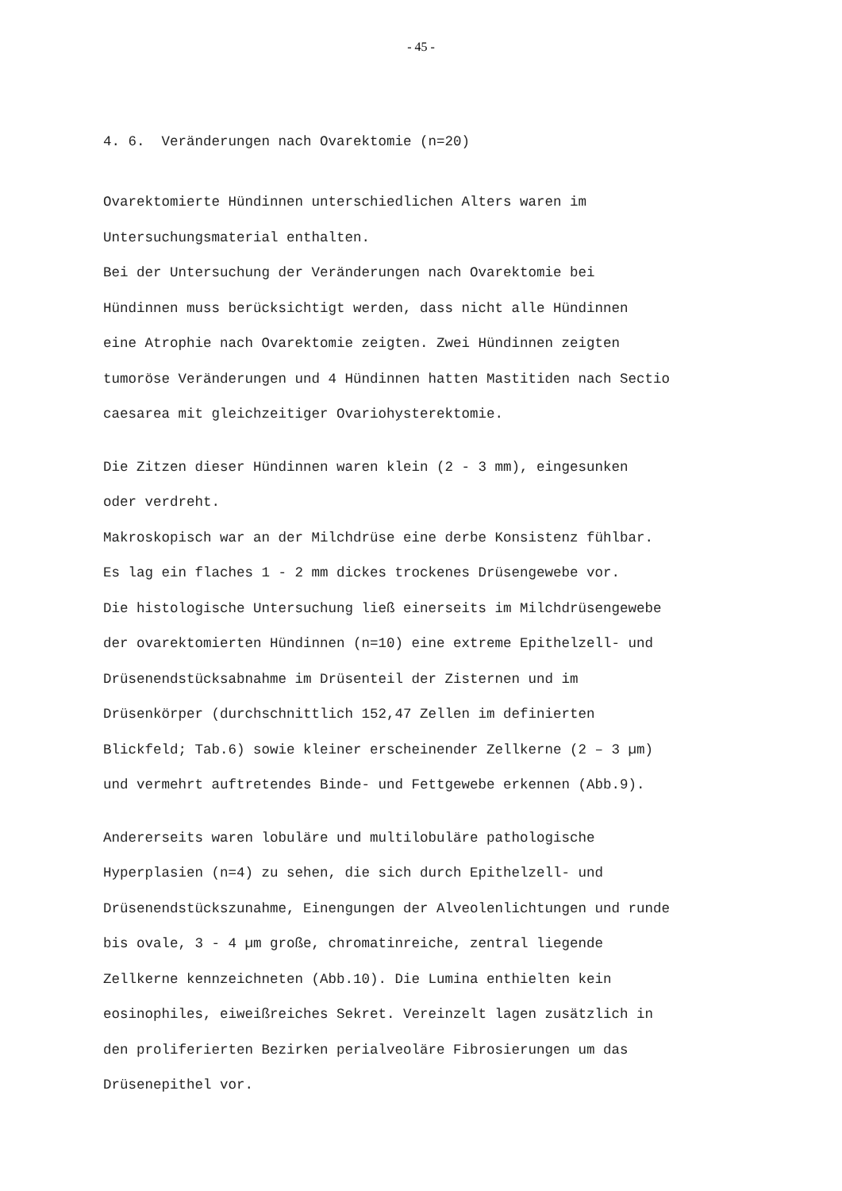- 45 -
4. 6. Veränderungen nach Ovarektomie (n=20)
Ovarektomierte Hündinnen unterschiedlichen Alters waren im Untersuchungsmaterial enthalten. Bei der Untersuchung der Veränderungen nach Ovarektomie bei Hündinnen muss berücksichtigt werden, dass nicht alle Hündinnen eine Atrophie nach Ovarektomie zeigten. Zwei Hündinnen zeigten tumoröse Veränderungen und 4 Hündinnen hatten Mastitiden nach Sectio caesarea mit gleichzeitiger Ovariohysterektomie.
Die Zitzen dieser Hündinnen waren klein (2 - 3 mm), eingesunken oder verdreht. Makroskopisch war an der Milchdrüse eine derbe Konsistenz fühlbar. Es lag ein flaches 1 - 2 mm dickes trockenes Drüsengewebe vor. Die histologische Untersuchung ließ einerseits im Milchdrüsengewebe der ovarektomierten Hündinnen (n=10) eine extreme Epithelzell- und Drüsenendstücksabnahme im Drüsenteil der Zisternen und im Drüsenkörper (durchschnittlich 152,47 Zellen im definierten Blickfeld; Tab.6) sowie kleiner erscheinender Zellkerne (2 – 3 µm) und vermehrt auftretendes Binde- und Fettgewebe erkennen (Abb.9).
Andererseits waren lobuläre und multilobuläre pathologische Hyperplasien (n=4) zu sehen, die sich durch Epithelzell- und Drüsenendstückszunahme, Einengungen der Alveolenlichtungen und runde bis ovale, 3 - 4 µm große, chromatinreiche, zentral liegende Zellkerne kennzeichneten (Abb.10). Die Lumina enthielten kein eosinophiles, eiweißreiches Sekret. Vereinzelt lagen zusätzlich in den proliferierten Bezirken perialveoläre Fibrosierungen um das Drüsenepithel vor.